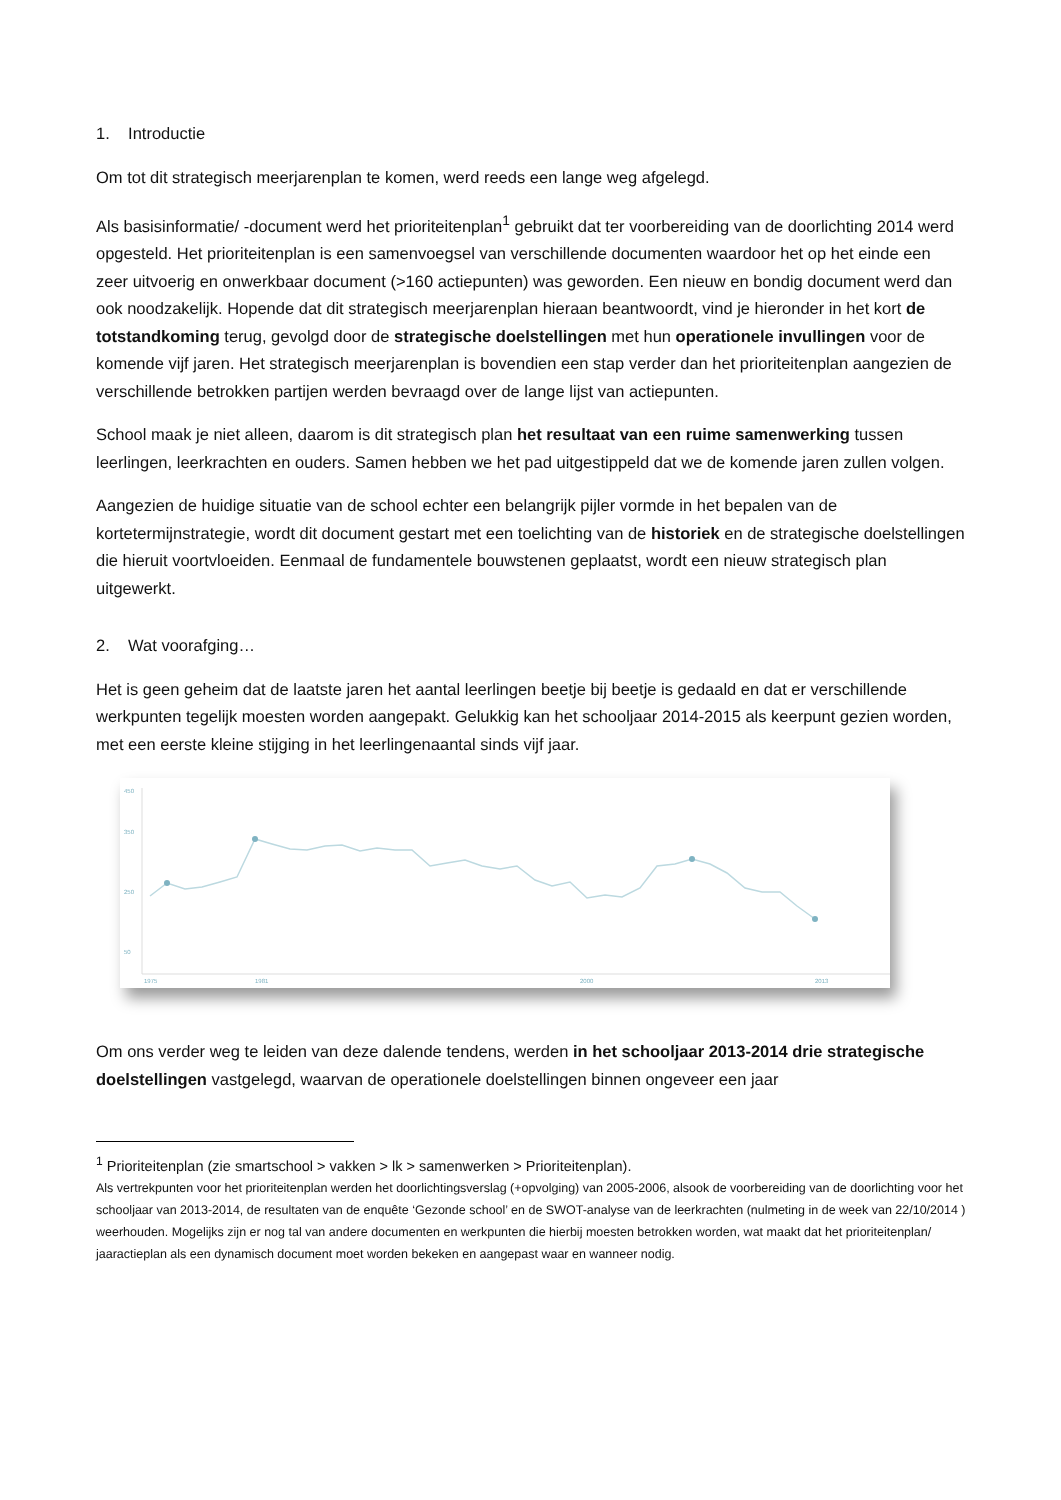1. Introductie
Om tot dit strategisch meerjarenplan te komen, werd reeds een lange weg afgelegd.
Als basisinformatie/ -document werd het prioriteitenplan<sup>1</sup> gebruikt dat ter voorbereiding van de doorlichting 2014 werd opgesteld. Het prioriteitenplan is een samenvoegsel van verschillende documenten waardoor het op het einde een zeer uitvoerig en onwerkbaar document (>160 actiepunten) was geworden. Een nieuw en bondig document werd dan ook noodzakelijk. Hopende dat dit strategisch meerjarenplan hieraan beantwoordt, vind je hieronder in het kort de totstandkoming terug, gevolgd door de strategische doelstellingen met hun operationele invullingen voor de komende vijf jaren. Het strategisch meerjarenplan is bovendien een stap verder dan het prioriteitenplan aangezien de verschillende betrokken partijen werden bevraagd over de lange lijst van actiepunten.
School maak je niet alleen, daarom is dit strategisch plan het resultaat van een ruime samenwerking tussen leerlingen, leerkrachten en ouders. Samen hebben we het pad uitgestippeld dat we de komende jaren zullen volgen.
Aangezien de huidige situatie van de school echter een belangrijk pijler vormde in het bepalen van de kortetermijnstrategie, wordt dit document gestart met een toelichting van de historiek en de strategische doelstellingen die hieruit voortvloeiden. Eenmaal de fundamentele bouwstenen geplaatst, wordt een nieuw strategisch plan uitgewerkt.
2. Wat voorafging…
Het is geen geheim dat de laatste jaren het aantal leerlingen beetje bij beetje is gedaald en dat er verschillende werkpunten tegelijk moesten worden aangepakt. Gelukkig kan het schooljaar 2014-2015 als keerpunt gezien worden, met een eerste kleine stijging in het leerlingenaantal sinds vijf jaar.
450
350
250
50
1975
1981
2000
2013
Om ons verder weg te leiden van deze dalende tendens, werden in het schooljaar 2013-2014 drie strategische doelstellingen vastgelegd, waarvan de operationele doelstellingen binnen ongeveer een jaar
<sup>1</sup> Prioriteitenplan (zie smartschool > vakken > lk > samenwerken > Prioriteitenplan).
Als vertrekpunten voor het prioriteitenplan werden het doorlichtingsverslag (+opvolging) van 2005-2006, alsook de voorbereiding van de doorlichting voor het schooljaar van 2013-2014, de resultaten van de enquête ‘Gezonde school’ en de SWOT-analyse van de leerkrachten (nulmeting in de week van 22/10/2014 ) weerhouden. Mogelijks zijn er nog tal van andere documenten en werkpunten die hierbij moesten betrokken worden, wat maakt dat het prioriteitenplan/ jaaractieplan als een dynamisch document moet worden bekeken en aangepast waar en wanneer nodig.